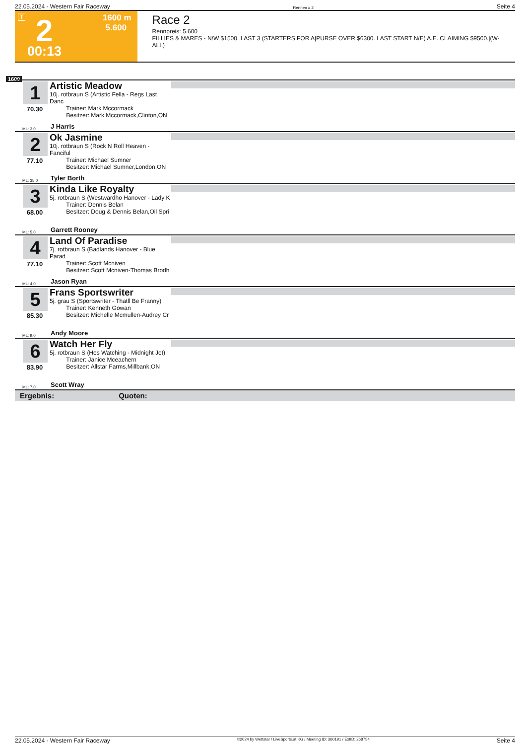22.05.2024 - Western Fair Raceway Rennen # 2 Seite 4
T 2 1600 m
5.600
00:13
Race 2
Rennpreis: 5.600
FILLIES & MARES - N/W $1500. LAST 3 (STARTERS FOR A|PURSE OVER $6300. LAST START N/E) A.E. CLAIMING $9500.|(W-ALL)
1600
1
70.30
ML: 3,0
Artistic Meadow
10j. rotbraun S (Artistic Fella - Regs Last Danc
Trainer: Mark Mccormack
Besitzer: Mark Mccormack,Clinton,ON
J Harris
2
77.10
ML: 35,0
Ok Jasmine
10j. rotbraun S (Rock N Roll Heaven - Fanciful
Trainer: Michael Sumner
Besitzer: Michael Sumner,London,ON
Tyler Borth
3
68.00
ML: 5,0
Kinda Like Royalty
5j. rotbraun S (Westwardho Hanover - Lady K
Trainer: Dennis Belan
Besitzer: Doug & Dennis Belan,Oil Spri
Garrett Rooney
4
77.10
ML: 4,0
Land Of Paradise
7j. rotbraun S (Badlands Hanover - Blue Parad
Trainer: Scott Mcniven
Besitzer: Scott Mcniven-Thomas Brodh
Jason Ryan
5
85.30
ML: 9,0
Frans Sportswriter
5j. grau S (Sportswriter - Thatll Be Franny)
Trainer: Kenneth Gowan
Besitzer: Michelle Mcmullen-Audrey Cr
Andy Moore
6
83.90
ML: 7,0
Watch Her Fly
5j. rotbraun S (Hes Watching - Midnight Jet)
Trainer: Janice Mceachern
Besitzer: Allstar Farms,Millbank,ON
Scott Wray
Ergebnis: Quoten:
22.05.2024 - Western Fair Raceway ©2024 by Wettstar / LiveSports.at KG / Meeting ID: 360191 / ExtID: 268754 Seite 4